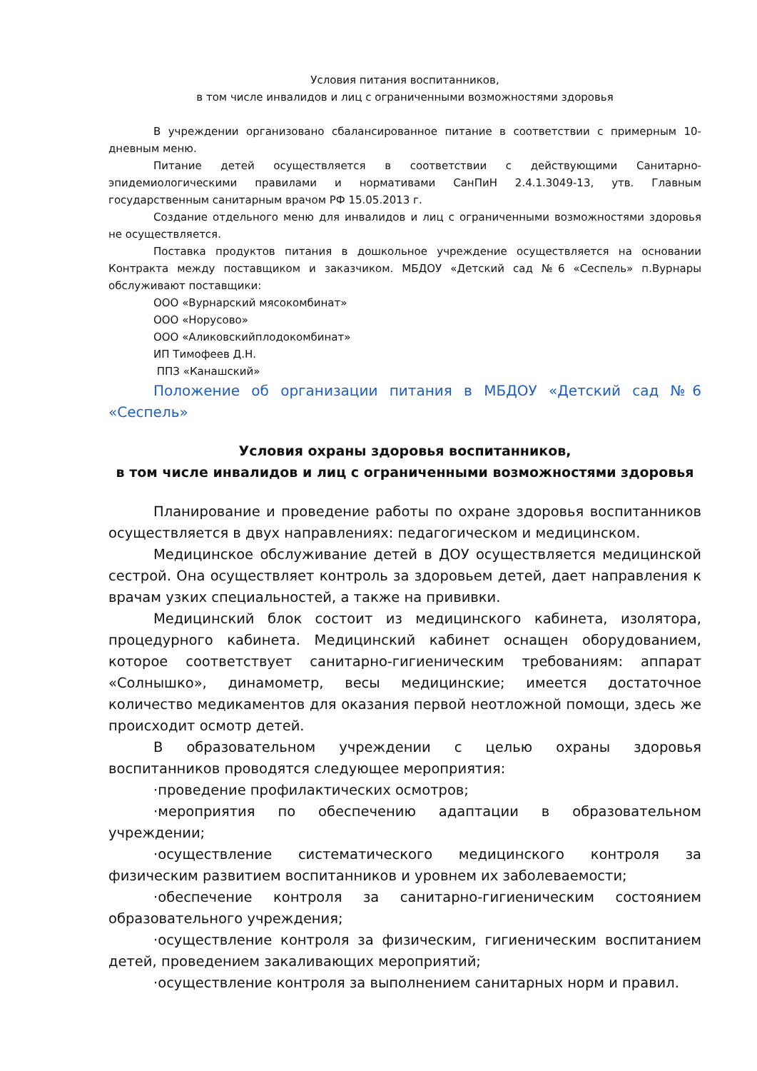Условия питания воспитанников,
в том числе инвалидов и лиц с ограниченными возможностями здоровья
В учреждении организовано сбалансированное питание в соответствии с примерным 10-дневным меню.
Питание детей осуществляется в соответствии с действующими Санитарно-эпидемиологическими правилами и нормативами СанПиН 2.4.1.3049-13, утв. Главным государственным санитарным врачом РФ 15.05.2013 г.
Создание отдельного меню для инвалидов и лиц с ограниченными возможностями здоровья не осуществляется.
Поставка продуктов питания в дошкольное учреждение осуществляется на основании Контракта между поставщиком и заказчиком. МБДОУ «Детский сад №6 «Сеспель» п.Вурнары обслуживают поставщики:
ООО «Вурнарский мясокомбинат»
ООО «Норусово»
ООО «Аликовскийплодокомбинат»
ИП Тимофеев Д.Н.
ППЗ «Канашский»
Положение об организации питания в МБДОУ «Детский сад №6 «Сеспель»
Условия охраны здоровья воспитанников,
в том числе инвалидов и лиц с ограниченными возможностями здоровья
Планирование и проведение работы по охране здоровья воспитанников осуществляется в двух направлениях: педагогическом и медицинском.
Медицинское обслуживание детей в ДОУ осуществляется медицинской сестрой. Она осуществляет контроль за здоровьем детей, дает направления к врачам узких специальностей, а также на прививки.
Медицинский блок состоит из медицинского кабинета, изолятора, процедурного кабинета. Медицинский кабинет оснащен оборудованием, которое соответствует санитарно-гигиеническим требованиям: аппарат «Солнышко», динамометр, весы медицинские; имеется достаточное количество медикаментов для оказания первой неотложной помощи, здесь же происходит осмотр детей.
В образовательном учреждении с целью охраны здоровья воспитанников проводятся следующее мероприятия:
·проведение профилактических осмотров;
·мероприятия по обеспечению адаптации в образовательном учреждении;
·осуществление систематического медицинского контроля за физическим развитием воспитанников и уровнем их заболеваемости;
·обеспечение контроля за санитарно-гигиеническим состоянием образовательного учреждения;
·осуществление контроля за физическим, гигиеническим воспитанием детей, проведением закаливающих мероприятий;
·осуществление контроля за выполнением санитарных норм и правил.